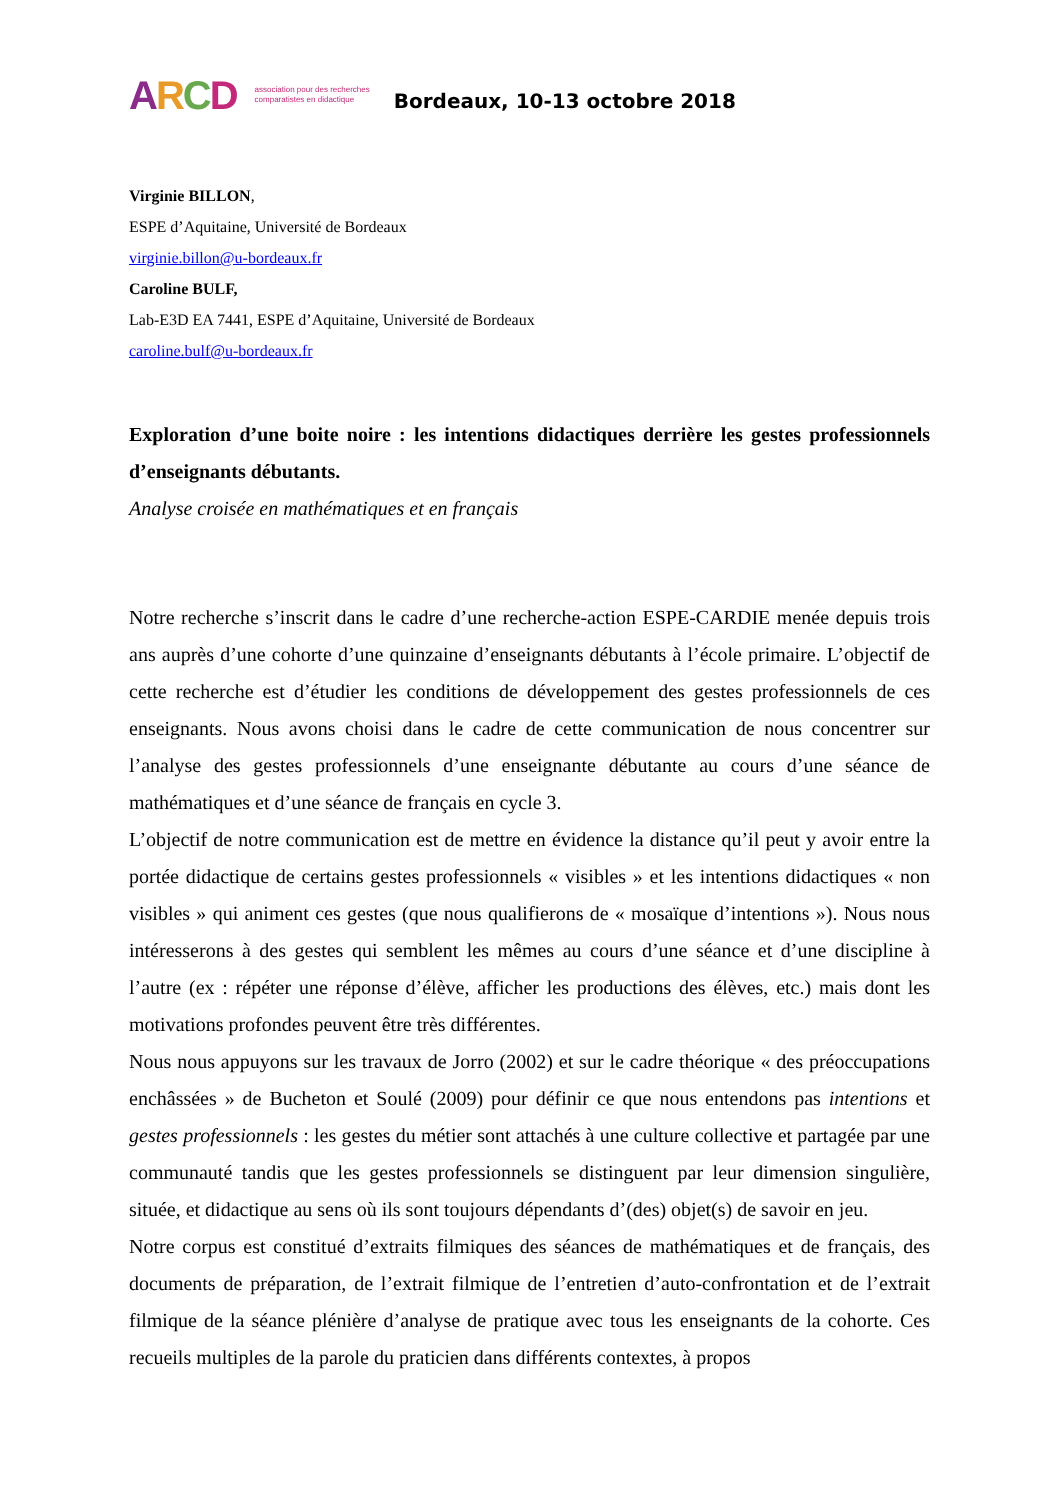ARCD association pour des recherches
comparatistes en didactique Bordeaux, 10-13 octobre 2018
Virginie BILLON,
ESPE d’Aquitaine, Université de Bordeaux
virginie.billon@u-bordeaux.fr
Caroline BULF,
Lab-E3D EA 7441, ESPE d’Aquitaine, Université de Bordeaux
caroline.bulf@u-bordeaux.fr
Exploration d’une boite noire : les intentions didactiques derrière les gestes professionnels d’enseignants débutants.
Analyse croisée en mathématiques et en français
Notre recherche s’inscrit dans le cadre d’une recherche-action ESPE-CARDIE menée depuis trois ans auprès d’une cohorte d’une quinzaine d’enseignants débutants à l’école primaire. L’objectif de cette recherche est d’étudier les conditions de développement des gestes professionnels de ces enseignants. Nous avons choisi dans le cadre de cette communication de nous concentrer sur l’analyse des gestes professionnels d’une enseignante débutante au cours d’une séance de mathématiques et d’une séance de français en cycle 3.
L’objectif de notre communication est de mettre en évidence la distance qu’il peut y avoir entre la portée didactique de certains gestes professionnels « visibles » et les intentions didactiques « non visibles » qui animent ces gestes (que nous qualifierons de « mosaïque d’intentions »). Nous nous intéresserons à des gestes qui semblent les mêmes au cours d’une séance et d’une discipline à l’autre (ex : répéter une réponse d’élève, afficher les productions des élèves, etc.) mais dont les motivations profondes peuvent être très différentes.
Nous nous appuyons sur les travaux de Jorro (2002) et sur le cadre théorique « des préoccupations enchâssées » de Bucheton et Soulé (2009) pour définir ce que nous entendons pas intentions et gestes professionnels : les gestes du métier sont attachés à une culture collective et partagée par une communauté tandis que les gestes professionnels se distinguent par leur dimension singulière, située, et didactique au sens où ils sont toujours dépendants d’(des) objet(s) de savoir en jeu.
Notre corpus est constitué d’extraits filmiques des séances de mathématiques et de français, des documents de préparation, de l’extrait filmique de l’entretien d’auto-confrontation et de l’extrait filmique de la séance plénière d’analyse de pratique avec tous les enseignants de la cohorte. Ces recueils multiples de la parole du praticien dans différents contextes, à propos